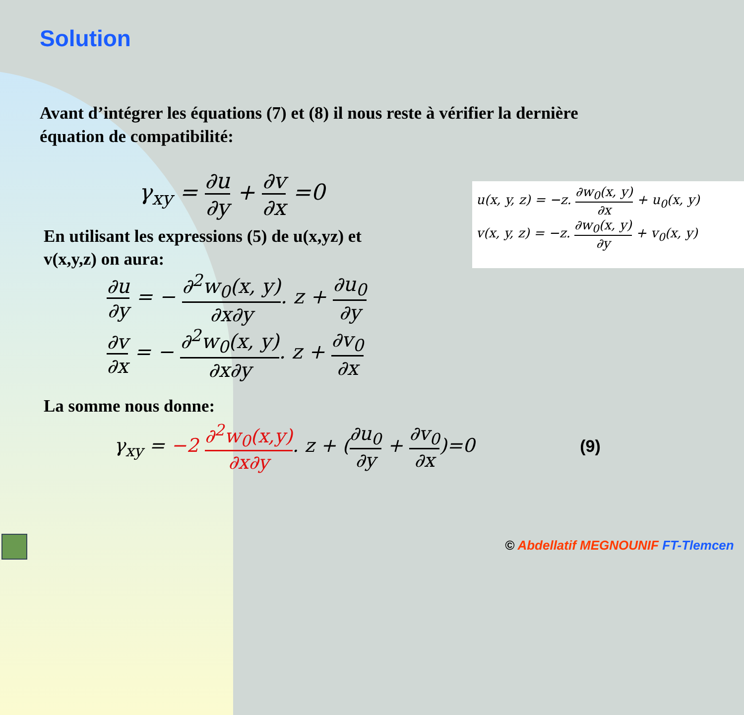Solution
Avant d’intégrer les équations (7) et (8) il nous reste à vérifier la dernière équation de compatibilité:
γ<sub>xy</sub> = ∂u ∂y + ∂v ∂x =0
En utilisant les expressions (5) de u(x,yz) et v(x,y,z) on aura:
∂u ∂y = − ∂<sup>2</sup>w<sub>0</sub>(x, y) ∂x∂y. z + ∂u<sub>0</sub> ∂y
∂v ∂x = − ∂<sup>2</sup>w<sub>0</sub>(x, y) ∂x∂y. z + ∂v<sub>0</sub> ∂x
La somme nous donne:
γ<sub>xy</sub> = −2 ∂<sup>2</sup>w<sub>0</sub>(x,y) ∂x∂y. z + (∂u<sub>0</sub> ∂y + ∂v<sub>0</sub> ∂x)=0 (9)
u(x, y, z) = −z. ∂w<sub>0</sub>(x, y) ∂x + u<sub>0</sub>(x, y)
v(x, y, z) = −z. ∂w<sub>0</sub>(x, y) ∂y + v<sub>0</sub>(x, y)
© Abdellatif MEGNOUNIF FT-Tlemcen